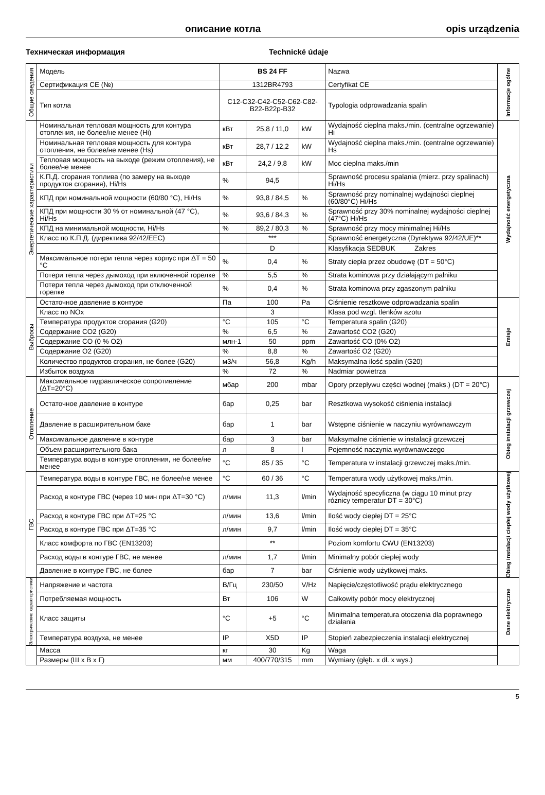описание котла opis urządzenia
Техническая информация Technické údaje
| Общие сведения | Модель | BS 24 FF | | | Nazwa | Informacje ogólne |
| | Сертификация CE (№) | 1312BR4793 | | | Certyfikat CE | |
| | Тип котла | C12-C32-C42-C52-C62-C82-B22-B22p-B32 | | | Typologia odprowadzania spalin | |
| Энергетические характеристики | Номинальная тепловая мощность для контура отопления, не более/не менее (Hi) | кВт | 25,8 / 11,0 | kW | Wydajność cieplna maks./min. (centralne ogrzewanie) Hi | Wydajność energetyczna |
| | Номинальная тепловая мощность для контура отопления, не более/не менее (Hs) | кВт | 28,7 / 12,2 | kW | Wydajność cieplna maks./min. (centralne ogrzewanie) Hs | |
| | Тепловая мощность на выходе (режим отопления), не более/не менее | кВт | 24,2 / 9,8 | kW | Moc cieplna maks./min | |
| | К.П.Д. сгорания топлива (по замеру на выходе продуктов сгорания), Hi/Hs | % | 94,5 | | Sprawność procesu spalania (mierz. przy spalinach) Hi/Hs | |
| | КПД при номинальной мощности (60/80 °C), Hi/Hs | % | 93,8 / 84,5 | % | Sprawność przy nominalnej wydajności ciepl­nej (60/80°C) Hi/Hs | |
| | КПД при мощности 30 % от номинальной (47 °C), Hi/Hs | % | 93,6 / 84,3 | % | Sprawność przy 30% nominalnej wydajności cieplnej (47°C) Hi/Hs | |
| | КПД на минимальной мощности, Hi/Hs | % | 89,2 / 80,3 | % | Sprawność przy mocy minimalnej Hi/Hs | |
| | Класс по К.П.Д. (директива 92/42/EEC) | | *** | | Sprawność energetyczna (Dyrektywa 92/42/UE)** | |
| | | | D | | Klasyfikacja SEDBUK Zakres | |
| | Максимальное потери тепла через корпус при ΔT = 50 °C | % | 0,4 | % | Straty ciepła przez obudowę (DT = 50°C) | |
| | Потери тепла через дымоход при включенной горелке | % | 5,5 | % | Strata kominowa przy działającym palniku | |
| | Потери тепла через дымоход при отключенной горелке | % | 0,4 | % | Strata kominowa przy zgaszonym palniku | |
| Выбросы | Остаточное давление в контуре | Па | 100 | Pa | Ciśnienie resztkowe odprowadzania spalin | Emisje |
| | Класс по NOx | | 3 | | Klasa pod wzgl. tlenków azotu | |
| | Температура продуктов сгорания (G20) | °C | 105 | °C | Temperatura spalin (G20) | |
| | Содержание CO2 (G20) | % | 6,5 | % | Zawartość CO2 (G20) | |
| | Содержание CO (0 % O2) | млн-1 | 50 | ppm | Zawartość CO (0% O2) | |
| | Содержание O2 (G20) | % | 8,8 | % | Zawartość O2 (G20) | |
| | Количество продуктов сгорания, не более (G20) | м3/ч | 56,8 | Kg/h | Maksymalna ilość spalin (G20) | |
| | Избыток воздуха | % | 72 | % | Nadmiar powietrza | |
| Отопление | Максимальное гидравлическое сопротивление (ΔT=20°C) | мбар | 200 | mbar | Opory przepływu części wodnej (maks.) (DT = 20°C) | Obieg instalacji grzewczej |
| | Остаточное давление в контуре | бар | 0,25 | bar | Resztkowa wysokość ciśnienia instalacji | |
| | Давление в расширительном баке | бар | 1 | bar | Wstępne ciśnienie w naczyniu wyrównawczym | |
| | Максимальное давление в контуре | бар | 3 | bar | Maksymalne ciśnienie w instalacji grzewczej | |
| | Объем расширительного бака | л | 8 | l | Pojemność naczynia wyrównawczego | |
| | Температура воды в контуре отопления, не более/не менее | °C | 85 / 35 | °C | Temperatura w instalacji grzewczej maks./min. | |
| ГВС | Температура воды в контуре ГВС, не более/не менее | °C | 60 / 36 | °C | Temperatura wody użytkowej maks./min. | Obieg instalacji ciepłej wody użytkowej |
| | Расход в контуре ГВС (через 10 мин при ΔT=30 °C) | л/мин | 11,3 | l/min | Wydajność specyficzna (w ciągu 10 minut przy różnicy temperatur DT = 30°C) | |
| | Расход в контуре ГВС при ΔT=25 °C | л/мин | 13,6 | l/min | Ilość wody ciepłej DT = 25°C | |
| | Расход в контуре ГВС при ΔT=35 °C | л/мин | 9,7 | l/min | Ilość wody ciepłej DT = 35°C | |
| | Класс комфорта по ГВС (EN13203) | | ** | | Poziom komfortu CWU (EN13203) | |
| | Расход воды в контуре ГВС, не менее | л/мин | 1,7 | l/min | Minimalny pobór ciepłej wody | |
| | Давление в контуре ГВС, не более | бар | 7 | bar | Ciśnienie wody użytkowej maks. | |
| Электрические характеристики | Напряжение и частота | В/Гц | 230/50 | V/Hz | Napięcie/częstotliwość prądu elektrycznego | Dane elektryczne |
| | Потребляемая мощность | Вт | 106 | W | Całkowity pobór mocy elektrycznej | |
| | Класс защиты | °C | +5 | °C | Minimalna temperatura otoczenia dla poprawnego działania | |
| | Температура воздуха, не менее | IP | X5D | IP | Stopień zabezpieczenia instalacji elektrycznej | |
| | Масса | кг | 30 | Kg | Waga | |
| | Размеры (Ш х В х Г) | мм | 400/770/315 | mm | Wymiary (głęb. x dł. x wys.) | |
5